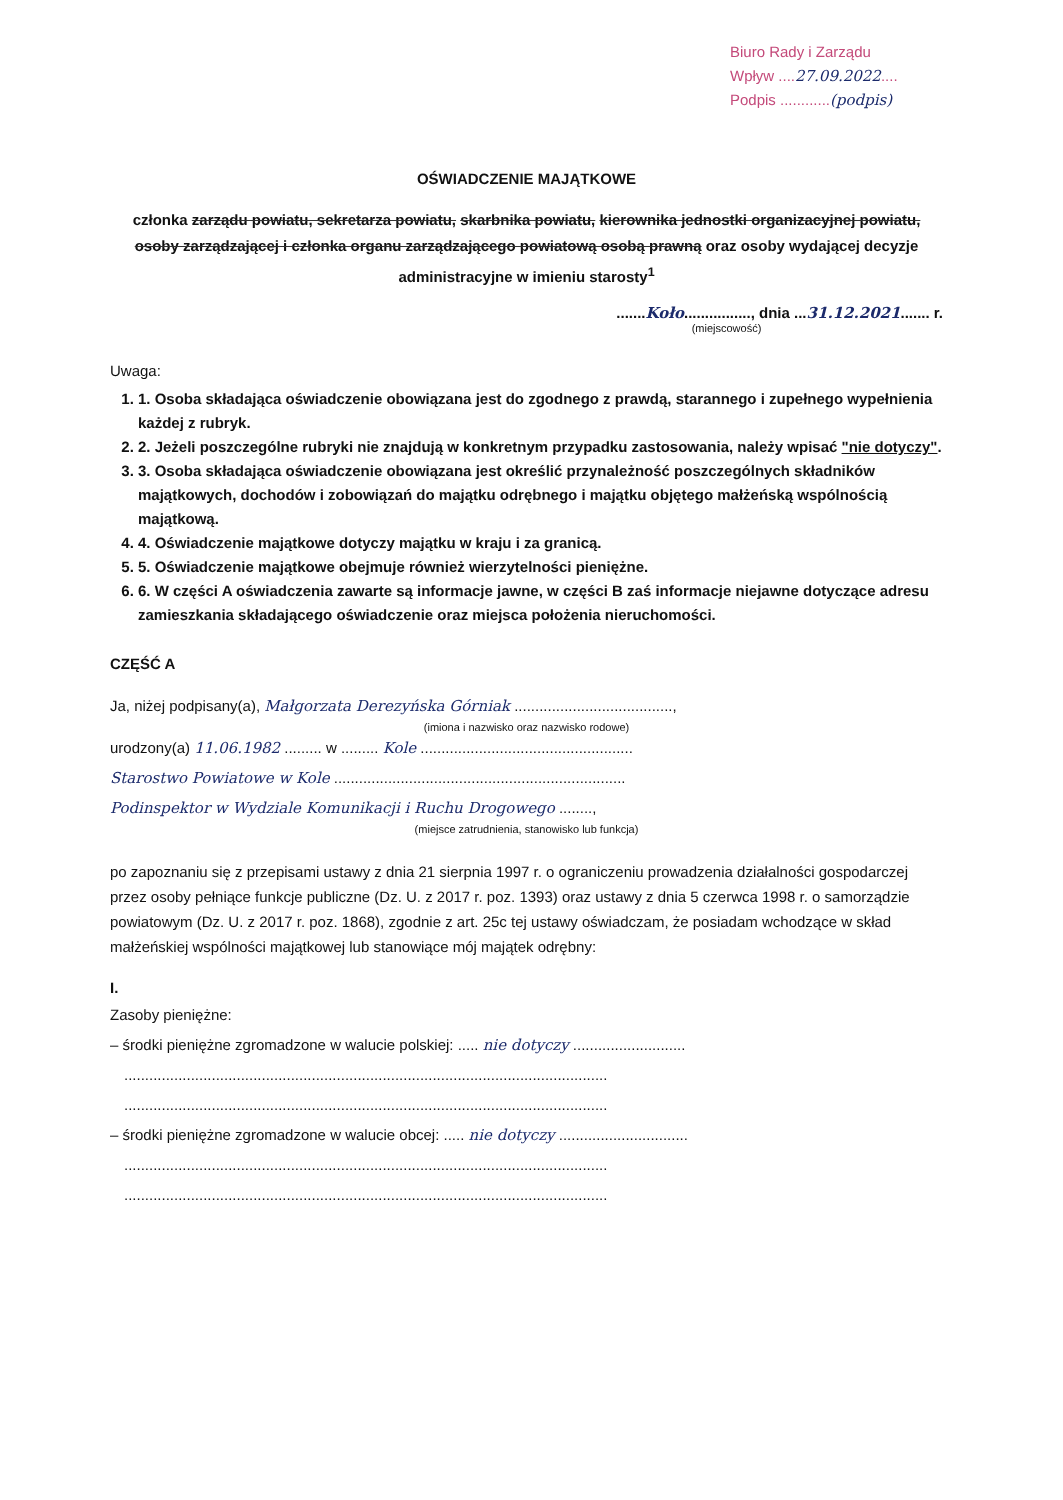Biuro Rady i Zarządu
Wpływ ....27.09.2022....
Podpis ............(podpis)
OŚWIADCZENIE MAJĄTKOWE
członka zarządu powiatu, sekretarza powiatu, skarbnika powiatu, kierownika jednostki organizacyjnej powiatu, osoby zarządzającej i członka organu zarządzającego powiatową osobą prawną oraz osoby wydającej decyzje administracyjne w imieniu starosty<sup>1</sup>
.......Koło................, dnia ...31.12.2021....... r.
(miejscowość)
Uwaga:
1. 1. Osoba składająca oświadczenie obowiązana jest do zgodnego z prawdą, starannego i zupełnego wypełnienia każdej z rubryk.
2. 2. Jeżeli poszczególne rubryki nie znajdują w konkretnym przypadku zastosowania, należy wpisać "nie dotyczy".
3. 3. Osoba składająca oświadczenie obowiązana jest określić przynależność poszczególnych składników majątkowych, dochodów i zobowiązań do majątku odrębnego i majątku objętego małżeńską wspólnością majątkową.
4. 4. Oświadczenie majątkowe dotyczy majątku w kraju i za granicą.
5. 5. Oświadczenie majątkowe obejmuje również wierzytelności pieniężne.
6. 6. W części A oświadczenia zawarte są informacje jawne, w części B zaś informacje niejawne dotyczące adresu zamieszkania składającego oświadczenie oraz miejsca położenia nieruchomości.
CZĘŚĆ A
Ja, niżej podpisany(a), Małgorzata Derezyńska Górniak ......................................,
(imiona i nazwisko oraz nazwisko rodowe)
urodzony(a) 11.06.1982 ......... w ......... Kole ...................................................
Starostwo Powiatowe w Kole ......................................................................
Podinspektor w Wydziale Komunikacji i Ruchu Drogowego ........,
(miejsce zatrudnienia, stanowisko lub funkcja)
po zapoznaniu się z przepisami ustawy z dnia 21 sierpnia 1997 r. o ograniczeniu prowadzenia działalności gospodarczej przez osoby pełniące funkcje publiczne (Dz. U. z 2017 r. poz. 1393) oraz ustawy z dnia 5 czerwca 1998 r. o samorządzie powiatowym (Dz. U. z 2017 r. poz. 1868), zgodnie z art. 25c tej ustawy oświadczam, że posiadam wchodzące w skład małżeńskiej wspólności majątkowej lub stanowiące mój majątek odrębny:
I.
Zasoby pieniężne:
– środki pieniężne zgromadzone w walucie polskiej: ..... nie dotyczy ...........................
....................................................................................................................
....................................................................................................................
– środki pieniężne zgromadzone w walucie obcej: ..... nie dotyczy ...............................
....................................................................................................................
....................................................................................................................